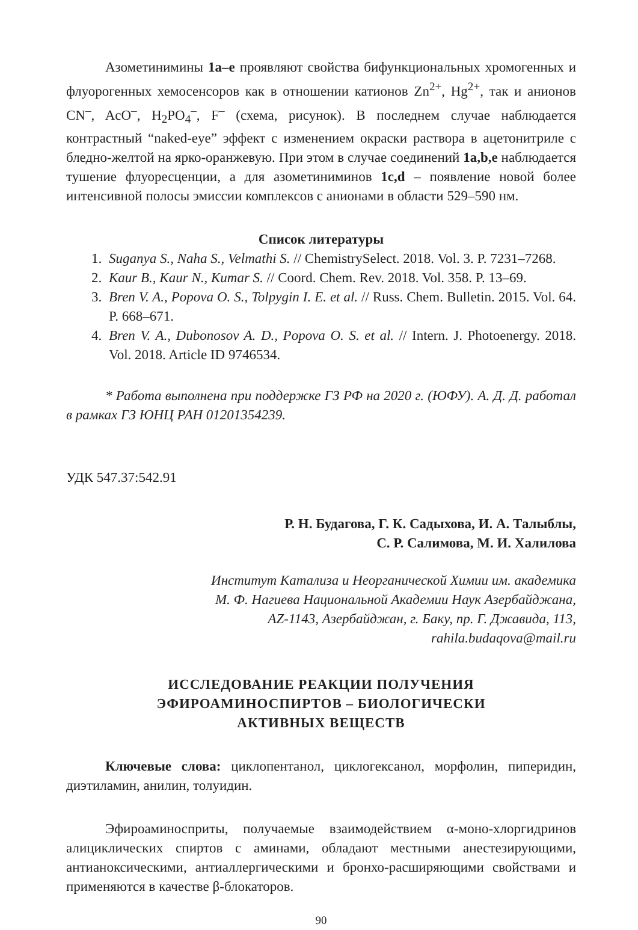Азометинимины 1a–e проявляют свойства бифункциональных хромогенных и флуорогенных хемосенсоров как в отношении катионов Zn<sup>2+</sup>, Hg<sup>2+</sup>, так и анионов CN<sup>–</sup>, AcO<sup>–</sup>, H<sub>2</sub>PO<sub>4</sub><sup>–</sup>, F<sup>–</sup> (схема, рисунок). В последнем случае наблюдается контрастный “naked-eye” эффект с изменением окраски раствора в ацетонитриле с бледно-желтой на ярко-оранжевую. При этом в случае соединений 1a,b,e наблюдается тушение флуоресценции, а для азометиниминов 1c,d – появление новой более интенсивной полосы эмиссии комплексов с анионами в области 529–590 нм.
Список литературы
1. Suganya S., Naha S., Velmathi S. // ChemistrySelect. 2018. Vol. 3. P. 7231–7268.
2. Kaur B., Kaur N., Kumar S. // Coord. Chem. Rev. 2018. Vol. 358. P. 13–69.
3. Bren V. A., Popova O. S., Tolpygin I. E. et al. // Russ. Chem. Bulletin. 2015. Vol. 64. P. 668–671.
4. Bren V. A., Dubonosov A. D., Popova O. S. et al. // Intern. J. Photoenergy. 2018. Vol. 2018. Article ID 9746534.
* Работа выполнена при поддержке ГЗ РФ на 2020 г. (ЮФУ). А. Д. Д. работал в рамках ГЗ ЮНЦ РАН 01201354239.
УДК 547.37:542.91
Р. Н. Будагова, Г. К. Садыхова, И. А. Талыблы,
С. Р. Салимова, М. И. Халилова
Институт Катализа и Неорганической Химии им. академика
М. Ф. Нагиева Национальной Академии Наук Азербайджана,
AZ-1143, Азербайджан, г. Баку, пр. Г. Джавида, 113,
rahila.budaqova@mail.ru
ИССЛЕДОВАНИЕ РЕАКЦИИ ПОЛУЧЕНИЯ
ЭФИРОАМИНОСПИРТОВ – БИОЛОГИЧЕСКИ
АКТИВНЫХ ВЕЩЕСТВ
Ключевые слова: циклопентанол, циклогексанол, морфолин, пиперидин, диэтиламин, анилин, толуидин.
Эфироаминосприты, получаемые взаимодействием α-моно-хлоргидринов алициклических спиртов с аминами, обладают местными анестезирующими, антианоксическими, антиаллергическими и бронхо-расширяющими свойствами и применяются в качестве β-блокаторов.
90